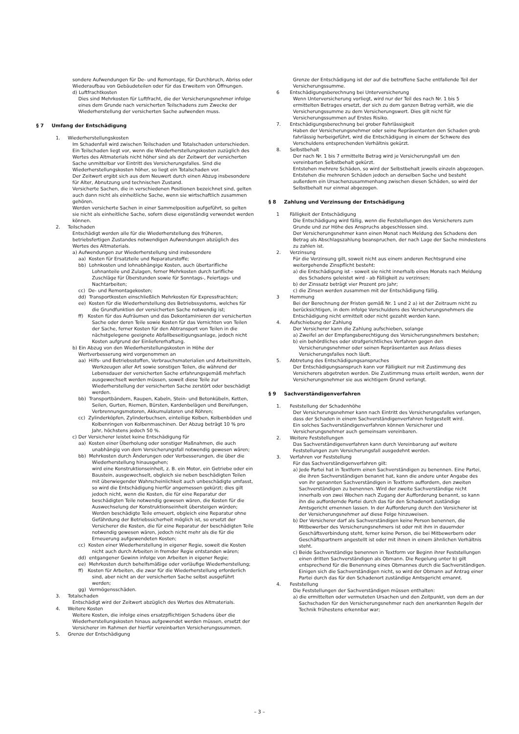sondere Aufwendungen für De- und Remontage, für Durchbruch, Abriss oder Wiederaufbau von Gebäudeteilen oder für das Erweitern von Öffnungen.
d) Luftfrachtkosten
Dies sind Mehrkosten für Luftfracht, die der Versicherungsnehmer infolge eines dem Grunde nach versicherten Teilschadens zum Zwecke der Wiederherstellung der versicherten Sache aufwenden muss.
§ 7 Umfang der Entschädigung
1. Wiederherstellungskosten
Im Schadenfall wird zwischen Teilschaden und Totalschaden unterschieden. Ein Teilschaden liegt vor, wenn die Wiederherstellungskosten zuzüglich des Wertes des Altmaterials nicht höher sind als der Zeitwert der versicherten Sache unmittelbar vor Eintritt des Versicherungsfalles. Sind die Wiederherstellungskosten höher, so liegt ein Totalschaden vor.
Der Zeitwert ergibt sich aus dem Neuwert durch einen Abzug insbesondere für Alter, Abnutzung und technischen Zustand.
Versicherte Sachen, die in verschiedenen Positionen bezeichnet sind, gelten auch dann nicht als einheitliche Sache, wenn sie wirtschaftlich zusammen gehören.
Werden versicherte Sachen in einer Sammelposition aufgeführt, so gelten sie nicht als einheitliche Sache, sofern diese eigenständig verwendet werden können.
2. Teilschaden
Entschädigt werden alle für die Wiederherstellung des früheren, betriebsfertigen Zustandes notwendigen Aufwendungen abzüglich des Wertes des Altmaterials.
a) Aufwendungen zur Wiederherstellung sind insbesondere
aa) Kosten für Ersatzteile und Reparaturstoffe;
bb) Lohnkosten und lohnabhängige Kosten, auch übertarifliche Lohnanteile und Zulagen, ferner Mehrkosten durch tarifliche Zuschläge für Überstunden sowie für Sonntags-, Feiertags- und Nachtarbeiten;
cc) De- und Remontagekosten;
dd) Transportkosten einschließlich Mehrkosten für Expressfrachten;
ee) Kosten für die Wiederherstellung des Betriebssystems, welches für die Grundfunktion der versicherten Sache notwendig ist;
ff) Kosten für das Aufräumen und das Dekontaminieren der versicherten Sache oder deren Teile sowie Kosten für das Vernichten von Teilen der Sache, ferner Kosten für den Abtransport von Teilen in die nächstgelegene geeignete Abfallbeseitigungsanlage, jedoch nicht Kosten aufgrund der Einliefererhaftung.
b) Ein Abzug von den Wiederherstellungskosten in Höhe der Wertverbesserung wird vorgenommen an
aa) Hilfs- und Betriebsstoffen, Verbrauchsmaterialien und Arbeitsmitteln, Werkzeugen aller Art sowie sonstigen Teilen, die während der Lebensdauer der versicherten Sache erfahrungsgemäß mehrfach ausgewechselt werden müssen, soweit diese Teile zur Wiederherstellung der versicherten Sache zerstört oder beschädigt werden.
bb) Transportbändern, Raupen, Kabeln, Stein- und Betonkübeln, Ketten, Seilen, Gurten, Riemen, Bürsten, Kardenbelägen und Bereifungen, Verbrennungsmotoren, Akkumulatoren und Röhren;
cc) Zylinderköpfen, Zylinderbuchsen, einteilige Kolben, Kolbenböden und Kolbenringen von Kolbenmaschinen. Der Abzug beträgt 10 % pro Jahr, höchstens jedoch 50 %.
c) Der Versicherer leistet keine Entschädigung für
aa) Kosten einer Überholung oder sonstiger Maßnahmen, die auch unabhängig von dem Versicherungsfall notwendig gewesen wären;
bb) Mehrkosten durch Änderungen oder Verbesserungen, die über die Wiederherstellung hinausgehen;
wird eine Konstruktionseinheit, z. B. ein Motor, ein Getriebe oder ein Baustein, ausgewechselt, obgleich sie neben beschädigten Teilen mit überwiegender Wahrscheinlichkeit auch unbeschädigte umfasst, so wird die Entschädigung hierfür angemessen gekürzt; dies gilt jedoch nicht, wenn die Kosten, die für eine Reparatur der beschädigten Teile notwendig gewesen wären, die Kosten für die Auswechselung der Konstruktionseinheit übersteigen würden; Werden beschädigte Teile erneuert, obgleich eine Reparatur ohne Gefährdung der Betriebssicherheit möglich ist, so ersetzt der Versicherer die Kosten, die für eine Reparatur der beschädigten Teile notwendig gewesen wären, jedoch nicht mehr als die für die Erneuerung aufgewendeten Kosten;
cc) Kosten einer Wiederherstellung in eigener Regie, soweit die Kosten nicht auch durch Arbeiten in fremder Regie entstanden wären;
dd) entgangener Gewinn infolge von Arbeiten in eigener Regie;
ee) Mehrkosten durch behelfsmäßige oder vorläufige Wiederherstellung;
ff) Kosten für Arbeiten, die zwar für die Wiederherstellung erforderlich sind, aber nicht an der versicherten Sache selbst ausgeführt werden;
gg) Vermögensschäden.
3. Totalschaden
Entschädigt wird der Zeitwert abzüglich des Wertes des Altmaterials.
4. Weitere Kosten
Weitere Kosten, die infolge eines ersatzpflichtigen Schadens über die Wiederherstellungskosten hinaus aufgewendet werden müssen, ersetzt der Versicherer im Rahmen der hierfür vereinbarten Versicherungssummen.
5. Grenze der Entschädigung
Grenze der Entschädigung ist der auf die betroffene Sache entfallende Teil der Versicherungssumme.
6 Entschädigungsberechnung bei Unterversicherung
Wenn Unterversicherung vorliegt, wird nur der Teil des nach Nr. 1 bis 5 ermittelten Betrages ersetzt, der sich zu dem ganzen Betrag verhält, wie die Versicherungssumme zu dem Versicherungswert. Dies gilt nicht für Versicherungssummen auf Erstes Risiko.
7. Entschädigungsberechnung bei grober Fahrlässigkeit
Haben der Versicherungsnehmer oder seine Repräsentanten den Schaden grob fahrlässig herbeigeführt, wird die Entschädigung in einem der Schwere des Verschuldens entsprechenden Verhältnis gekürzt.
8. Selbstbehalt
Der nach Nr. 1 bis 7 ermittelte Betrag wird je Versicherungsfall um den vereinbarten Selbstbehalt gekürzt.
Entstehen mehrere Schäden, so wird der Selbstbehalt jeweils einzeln abgezogen.
Entstehen die mehreren Schäden jedoch an derselben Sache und besteht außerdem ein Ursachenzusammenhang zwischen diesen Schäden, so wird der Selbstbehalt nur einmal abgezogen.
§ 8 Zahlung und Verzinsung der Entschädigung
1 Fälligkeit der Entschädigung
Die Entschädigung wird fällig, wenn die Feststellungen des Versicherers zum Grunde und zur Höhe des Anspruchs abgeschlossen sind.
Der Versicherungsnehmer kann einen Monat nach Meldung des Schadens den Betrag als Abschlagszahlung beanspruchen, der nach Lage der Sache mindestens zu zahlen ist.
2. Verzinsung
Für die Verzinsung gilt, soweit nicht aus einem anderen Rechtsgrund eine weitergehende Zinspflicht besteht:
a) die Entschädigung ist - soweit sie nicht innerhalb eines Monats nach Meldung des Schadens geleistet wird - ab Fälligkeit zu verzinsen;
b) der Zinssatz beträgt vier Prozent pro Jahr;
c) die Zinsen werden zusammen mit der Entschädigung fällig.
3 Hemmung
Bei der Berechnung der Fristen gemäß Nr. 1 und 2 a) ist der Zeitraum nicht zu berücksichtigen, in dem infolge Verschuldens des Versicherungsnehmers die Entschädigung nicht ermittelt oder nicht gezahlt werden kann.
4. Aufschiebung der Zahlung
Der Versicherer kann die Zahlung aufschieben, solange
a) Zweifel an der Empfangsberechtigung des Versicherungsnehmers bestehen;
b) ein behördliches oder strafgerichtliches Verfahren gegen den Versicherungsnehmer oder seinen Repräsentanten aus Anlass dieses Versicherungsfalles noch läuft.
5. Abtretung des Entschädigungsanspruches
Der Entschädigungsanspruch kann vor Fälligkeit nur mit Zustimmung des Versicherers abgetreten werden. Die Zustimmung muss erteilt werden, wenn der Versicherungsnehmer sie aus wichtigem Grund verlangt.
§ 9 Sachverständigenverfahren
1. Feststellung der Schadenhöhe
Der Versicherungsnehmer kann nach Eintritt des Versicherungsfalles verlangen, dass der Schaden in einem Sachverständigenverfahren festgestellt wird.
Ein solches Sachverständigenverfahren können Versicherer und Versicherungsnehmer auch gemeinsam vereinbaren.
2. Weitere Feststellungen
Das Sachverständigenverfahren kann durch Vereinbarung auf weitere Feststellungen zum Versicherungsfall ausgedehnt werden.
3. Verfahren vor Feststellung
Für das Sachverständigenverfahren gilt:
a) Jede Partei hat in Textform einen Sachverständigen zu benennen. Eine Partei, die ihren Sachverständigen benannt hat, kann die andere unter Angabe des von ihr genannten Sachverständigen in Textform auffordern, den zweiten Sachverständigen zu benennen. Wird der zweite Sachverständige nicht innerhalb von zwei Wochen nach Zugang der Aufforderung benannt, so kann ihn die auffordernde Partei durch das für den Schadenort zuständige Amtsgericht ernennen lassen. In der Aufforderung durch den Versicherer ist der Versicherungsnehmer auf diese Folge hinzuweisen.
b) Der Versicherer darf als Sachverständigen keine Person benennen, die Mitbewerber des Versicherungsnehmers ist oder mit ihm in dauernder Geschäftsverbindung steht, ferner keine Person, die bei Mitbewerbern oder Geschäftspartnern angestellt ist oder mit ihnen in einem ähnlichen Verhältnis steht.
c) Beide Sachverständige benennen in Textform vor Beginn ihrer Feststellungen einen dritten Sachverständigen als Obmann. Die Regelung unter b) gilt entsprechend für die Benennung eines Obmannes durch die Sachverständigen. Einigen sich die Sachverständigen nicht, so wird der Obmann auf Antrag einer Partei durch das für den Schadenort zuständige Amtsgericht ernannt.
4. Feststellung
Die Feststellungen der Sachverständigen müssen enthalten:
a) die ermittelten oder vermuteten Ursachen und den Zeitpunkt, von dem an der Sachschaden für den Versicherungsnehmer nach den anerkannten Regeln der Technik frühestens erkennbar war;
– 3 –